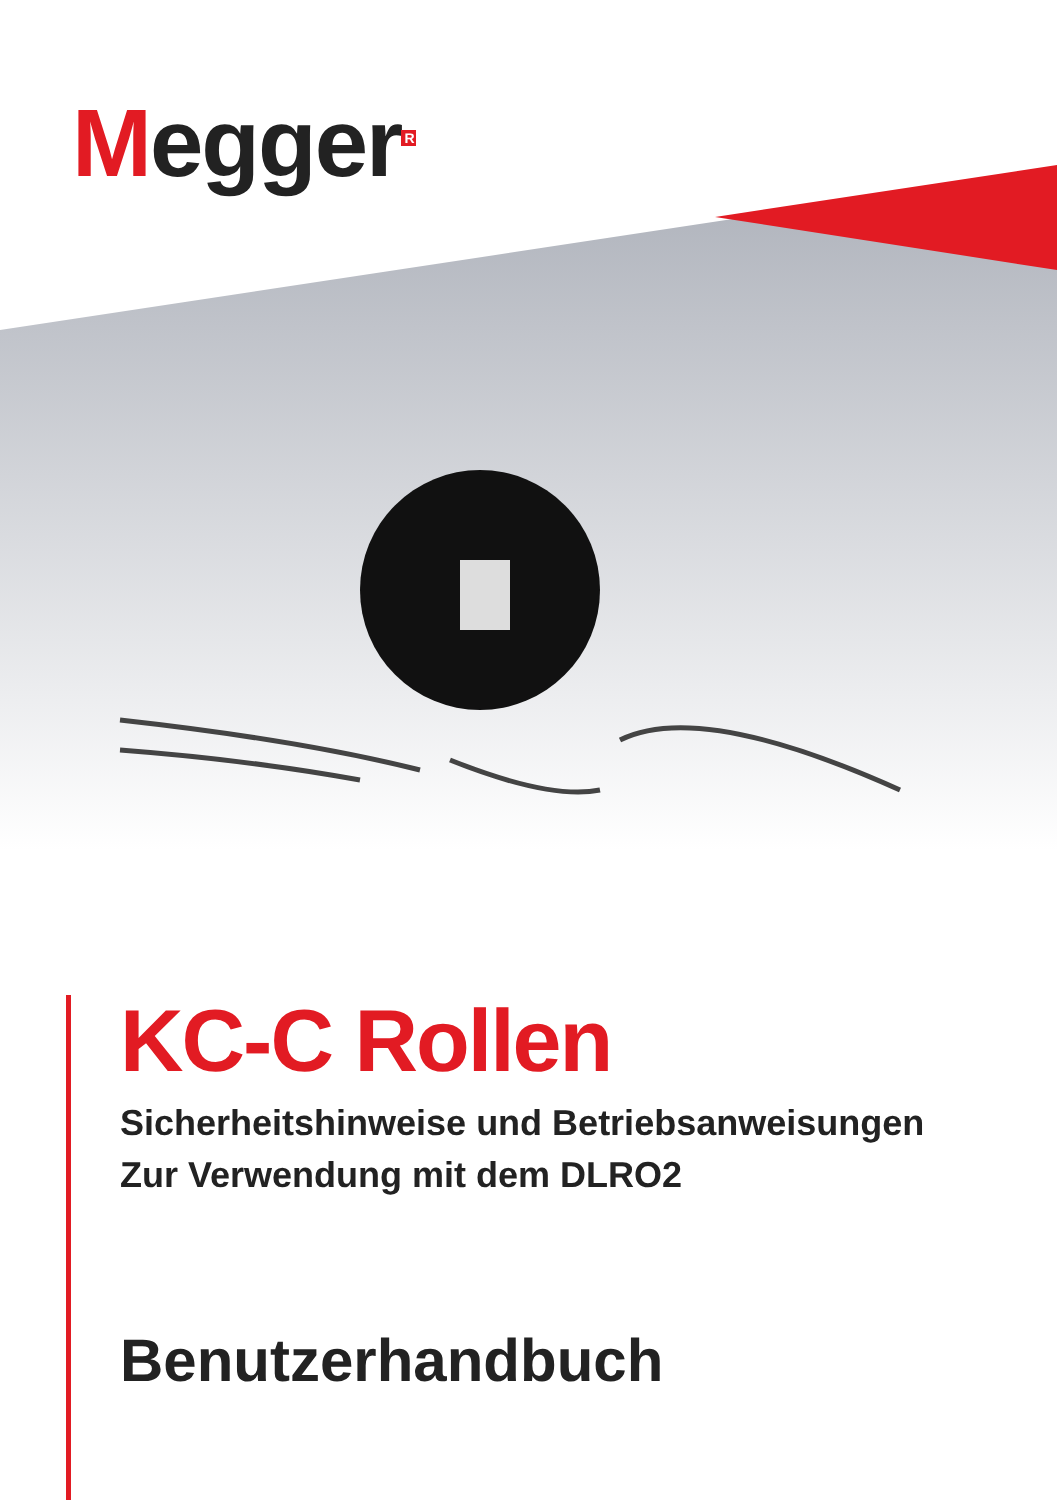Megger<sup>R</sup>
KC-C Rollen
Sicherheitshinweise und Betriebsanweisungen
Zur Verwendung mit dem DLRO2
Benutzerhandbuch